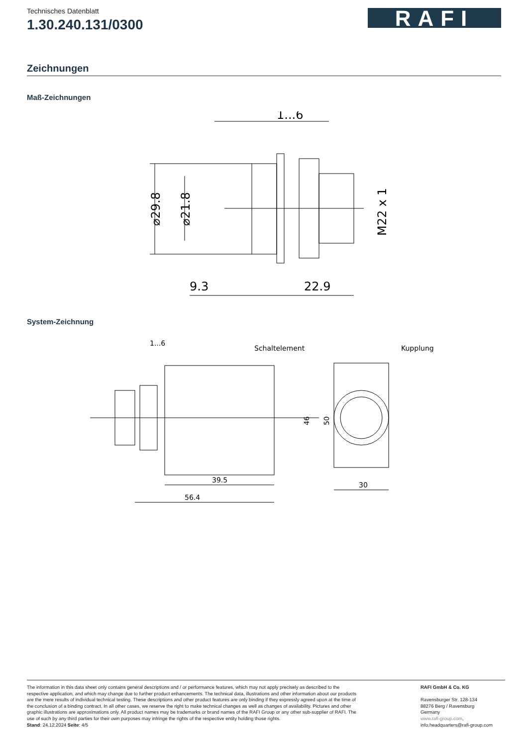Technisches Datenblatt
1.30.240.131/0300
RAFI
Zeichnungen
Maß-Zeichnungen
1...6
9.3
22.9
⌀29.8
⌀21.8
M22 x 1
System-Zeichnung
1...6
Schaltelement
Kupplung
39.5
56.4
30
46
50
The information in this data sheet only contains general descriptions and / or performance features, which may not apply precisely as described to the respective application, and which may change due to further product enhancements. The technical data, illustrations and other information about our products are the mere results of individual technical testing. These descriptions and other product features are only binding if they expressly agreed upon at the time of the conclusion of a binding contract. In all other cases, we reserve the right to make technical changes as well as changes of availability. Pictures and other graphic illustrations are approximations only. All product names may be trademarks or brand names of the RAFI Group or any other sub-supplier of RAFI. The use of such by any third parties for their own purposes may infringe the rights of the respective entity holding those rights.
Stand: 24.12.2024 Seite: 4/5
RAFI GmbH & Co. KG
Ravensburger Str. 128-134
88276 Berg / Ravensburg
Germany
www.rafi-group.com,
info.headquarters@rafi-group.com